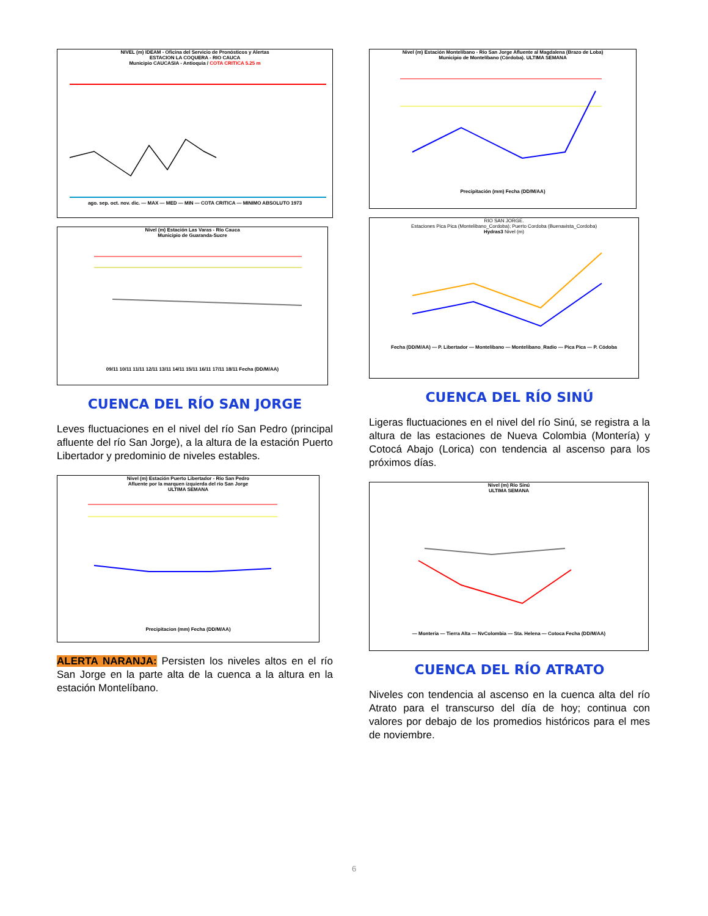NIVEL (m) IDEAM - Oficina del Servicio de Pronósticos y Alertas
ESTACION LA COQUERA - RIO CAUCA
Municipio CAUCASIA - Antioquia / COTA CRITICA 5.25 m
ago. sep. oct. nov. dic. — MAX — MED — MIN — COTA CRITICA — MINIMO ABSOLUTO 1973
Nivel (m) Estación Las Varas - Río Cauca
Municipio de Guaranda-Sucre
09/11 10/11 11/11 12/11 13/11 14/11 15/11 16/11 17/11 18/11 Fecha (DD/M/AA)
CUENCA DEL RÍO SAN JORGE
Leves fluctuaciones en el nivel del río San Pedro (principal afluente del río San Jorge), a la altura de la estación Puerto Libertador y predominio de niveles estables.
Nivel (m) Estación Puerto Libertador - Río San Pedro
Afluente por la marquen izquierda del río San Jorge
ULTIMA SEMANA
Precipitacion (mm) Fecha (DD/M/AA)
ALERTA NARANJA: Persisten los niveles altos en el río San Jorge en la parte alta de la cuenca a la altura en la estación Montelíbano.
Nivel (m) Estación Montelíbano - Río San Jorge Afluente al Magdalena (Brazo de Loba)
Municipio de Montelíbano (Córdoba). ULTIMA SEMANA
Precipitación (mm) Fecha (DD/M/AA)
RIO SAN JORGE.
Estaciones Pica Pica (Montelibano_Cordoba); Puerto Cordoba (Buenavista_Cordoba)
Hydras3 Nivel (m)
Fecha (DD/M/AA) — P. Libertador — Montelibano — Montelibano_Radio — Pica Pica — P. Códoba
CUENCA DEL RÍO SINÚ
Ligeras fluctuaciones en el nivel del río Sinú, se registra a la altura de las estaciones de Nueva Colombia (Montería) y Cotocá Abajo (Lorica) con tendencia al ascenso para los próximos días.
Nivel (m) Río Sinú
ULTIMA SEMANA
— Monteria — Tierra Alta — NvColombia — Sta. Helena — Cotoca Fecha (DD/M/AA)
CUENCA DEL RÍO ATRATO
Niveles con tendencia al ascenso en la cuenca alta del río Atrato para el transcurso del día de hoy; continua con valores por debajo de los promedios históricos para el mes de noviembre.
6